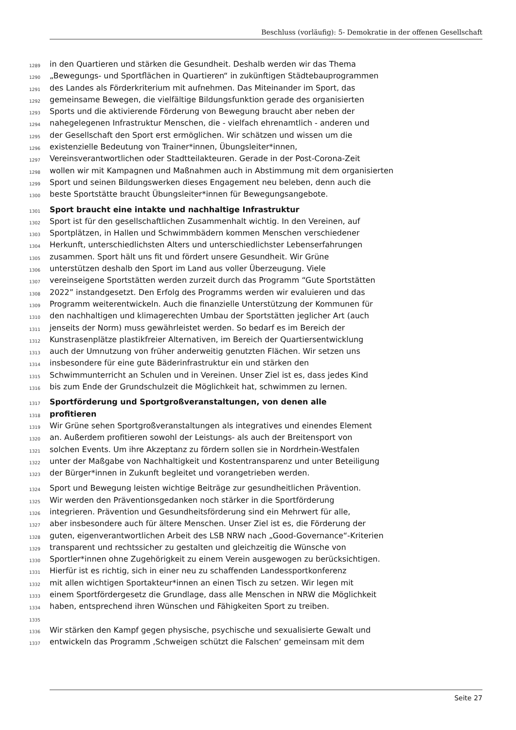Beschluss (vorläufig): 5- Demokratie in der offenen Gesellschaft
1289 in den Quartieren und stärken die Gesundheit. Deshalb werden wir das Thema
1290 „Bewegungs- und Sportflächen in Quartieren“ in zukünftigen Städtebauprogrammen
1291 des Landes als Förderkriterium mit aufnehmen. Das Miteinander im Sport, das
1292 gemeinsame Bewegen, die vielfältige Bildungsfunktion gerade des organisierten
1293 Sports und die aktivierende Förderung von Bewegung braucht aber neben der
1294 nahegelegenen Infrastruktur Menschen, die - vielfach ehrenamtlich - anderen und
1295 der Gesellschaft den Sport erst ermöglichen. Wir schätzen und wissen um die
1296 existenzielle Bedeutung von Trainer*innen, Übungsleiter*innen,
1297 Vereinsverantwortlichen oder Stadtteilakteuren. Gerade in der Post-Corona-Zeit
1298 wollen wir mit Kampagnen und Maßnahmen auch in Abstimmung mit dem organisierten
1299 Sport und seinen Bildungswerken dieses Engagement neu beleben, denn auch die
1300 beste Sportstätte braucht Übungsleiter*innen für Bewegungsangebote.
1301 Sport braucht eine intakte und nachhaltige Infrastruktur
1302 Sport ist für den gesellschaftlichen Zusammenhalt wichtig. In den Vereinen, auf
1303 Sportplätzen, in Hallen und Schwimmbädern kommen Menschen verschiedener
1304 Herkunft, unterschiedlichsten Alters und unterschiedlichster Lebenserfahrungen
1305 zusammen. Sport hält uns fit und fördert unsere Gesundheit. Wir Grüne
1306 unterstützen deshalb den Sport im Land aus voller Überzeugung. Viele
1307 vereinseigene Sportstätten werden zurzeit durch das Programm “Gute Sportstätten
1308 2022” instandgesetzt. Den Erfolg des Programms werden wir evaluieren und das
1309 Programm weiterentwickeln. Auch die finanzielle Unterstützung der Kommunen für
1310 den nachhaltigen und klimagerechten Umbau der Sportstätten jeglicher Art (auch
1311 jenseits der Norm) muss gewährleistet werden. So bedarf es im Bereich der
1312 Kunstrasenplätze plastikfreier Alternativen, im Bereich der Quartiersentwicklung
1313 auch der Umnutzung von früher anderweitig genutzten Flächen. Wir setzen uns
1314 insbesondere für eine gute Bäderinfrastruktur ein und stärken den
1315 Schwimmunterricht an Schulen und in Vereinen. Unser Ziel ist es, dass jedes Kind
1316 bis zum Ende der Grundschulzeit die Möglichkeit hat, schwimmen zu lernen.
1317 Sportförderung und Sportgroßveranstaltungen, von denen alle
1318 profitieren
1319 Wir Grüne sehen Sportgroßveranstaltungen als integratives und einendes Element
1320 an. Außerdem profitieren sowohl der Leistungs- als auch der Breitensport von
1321 solchen Events. Um ihre Akzeptanz zu fördern sollen sie in Nordrhein-Westfalen
1322 unter der Maßgabe von Nachhaltigkeit und Kostentransparenz und unter Beteiligung
1323 der Bürger*innen in Zukunft begleitet und vorangetrieben werden.
1324 Sport und Bewegung leisten wichtige Beiträge zur gesundheitlichen Prävention.
1325 Wir werden den Präventionsgedanken noch stärker in die Sportförderung
1326 integrieren. Prävention und Gesundheitsförderung sind ein Mehrwert für alle,
1327 aber insbesondere auch für ältere Menschen. Unser Ziel ist es, die Förderung der
1328 guten, eigenverantwortlichen Arbeit des LSB NRW nach „Good-Governance“-Kriterien
1329 transparent und rechtssicher zu gestalten und gleichzeitig die Wünsche von
1330 Sportler*innen ohne Zugehörigkeit zu einem Verein ausgewogen zu berücksichtigen.
1331 Hierfür ist es richtig, sich in einer neu zu schaffenden Landessportkonferenz
1332 mit allen wichtigen Sportakteur*innen an einen Tisch zu setzen. Wir legen mit
1333 einem Sportfördergesetz die Grundlage, dass alle Menschen in NRW die Möglichkeit
1334 haben, entsprechend ihren Wünschen und Fähigkeiten Sport zu treiben.
1335
1336 Wir stärken den Kampf gegen physische, psychische und sexualisierte Gewalt und
1337 entwickeln das Programm ‚Schweigen schützt die Falschen‘ gemeinsam mit dem
Seite 27